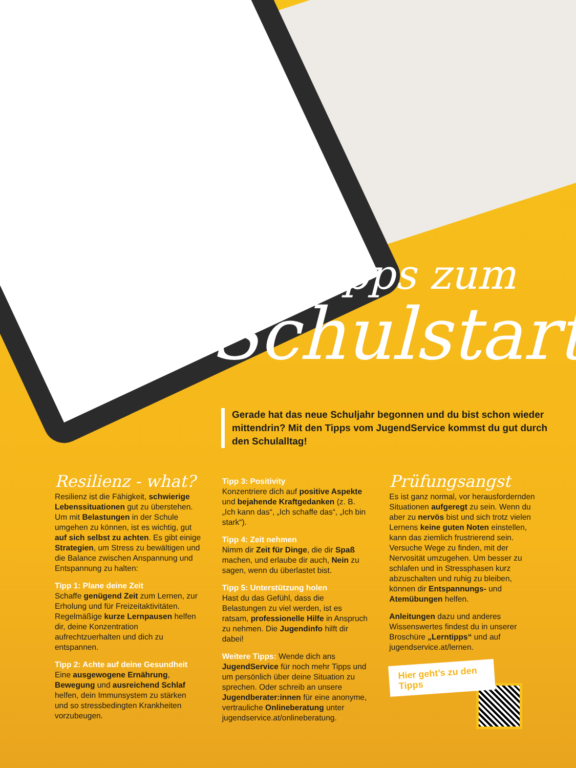Tipps zum
Schulstart
Gerade hat das neue Schuljahr begonnen und du bist schon wieder mittendrin? Mit den Tipps vom JugendService kommst du gut durch den Schulalltag!
Resilienz - what?
Resilienz ist die Fähigkeit, schwierige Lebenssituationen gut zu überstehen. Um mit Belastungen in der Schule umgehen zu können, ist es wichtig, gut auf sich selbst zu achten. Es gibt einige Strategien, um Stress zu bewältigen und die Balance zwischen Anspannung und Entspannung zu halten:
Tipp 1: Plane deine Zeit
Schaffe genügend Zeit zum Lernen, zur Erholung und für Freizeitaktivitäten. Regelmäßige kurze Lernpausen helfen dir, deine Konzentration aufrechtzuerhalten und dich zu entspannen.
Tipp 2: Achte auf deine Gesundheit
Eine ausgewogene Ernährung, Bewegung und ausreichend Schlaf helfen, dein Immunsystem zu stärken und so stressbedingten Krankheiten vorzubeugen.
Tipp 3: Positivity
Konzentriere dich auf positive Aspekte und bejahende Kraftgedanken (z. B. „Ich kann das“, „Ich schaffe das“, „Ich bin stark“).
Tipp 4: Zeit nehmen
Nimm dir Zeit für Dinge, die dir Spaß machen, und erlaube dir auch, Nein zu sagen, wenn du überlastet bist.
Tipp 5: Unterstützung holen
Hast du das Gefühl, dass die Belastungen zu viel werden, ist es ratsam, professionelle Hilfe in Anspruch zu nehmen. Die Jugendinfo hilft dir dabei!
Weitere Tipps: Wende dich ans JugendService für noch mehr Tipps und um persönlich über deine Situation zu sprechen. Oder schreib an unsere Jugendberater:innen für eine anonyme, vertrauliche Onlineberatung unter jugendservice.at/onlineberatung.
Prüfungsangst
Es ist ganz normal, vor herausfordernden Situationen aufgeregt zu sein. Wenn du aber zu nervös bist und sich trotz vielen Lernens keine guten Noten einstellen, kann das ziemlich frustrierend sein. Versuche Wege zu finden, mit der Nervosität umzugehen. Um besser zu schlafen und in Stressphasen kurz abzuschalten und ruhig zu bleiben, können dir Entspannungs- und Atemübungen helfen.
Anleitungen dazu und anderes Wissenswertes findest du in unserer Broschüre „Lerntipps“ und auf jugendservice.at/lernen.
Hier geht’s zu den Tipps